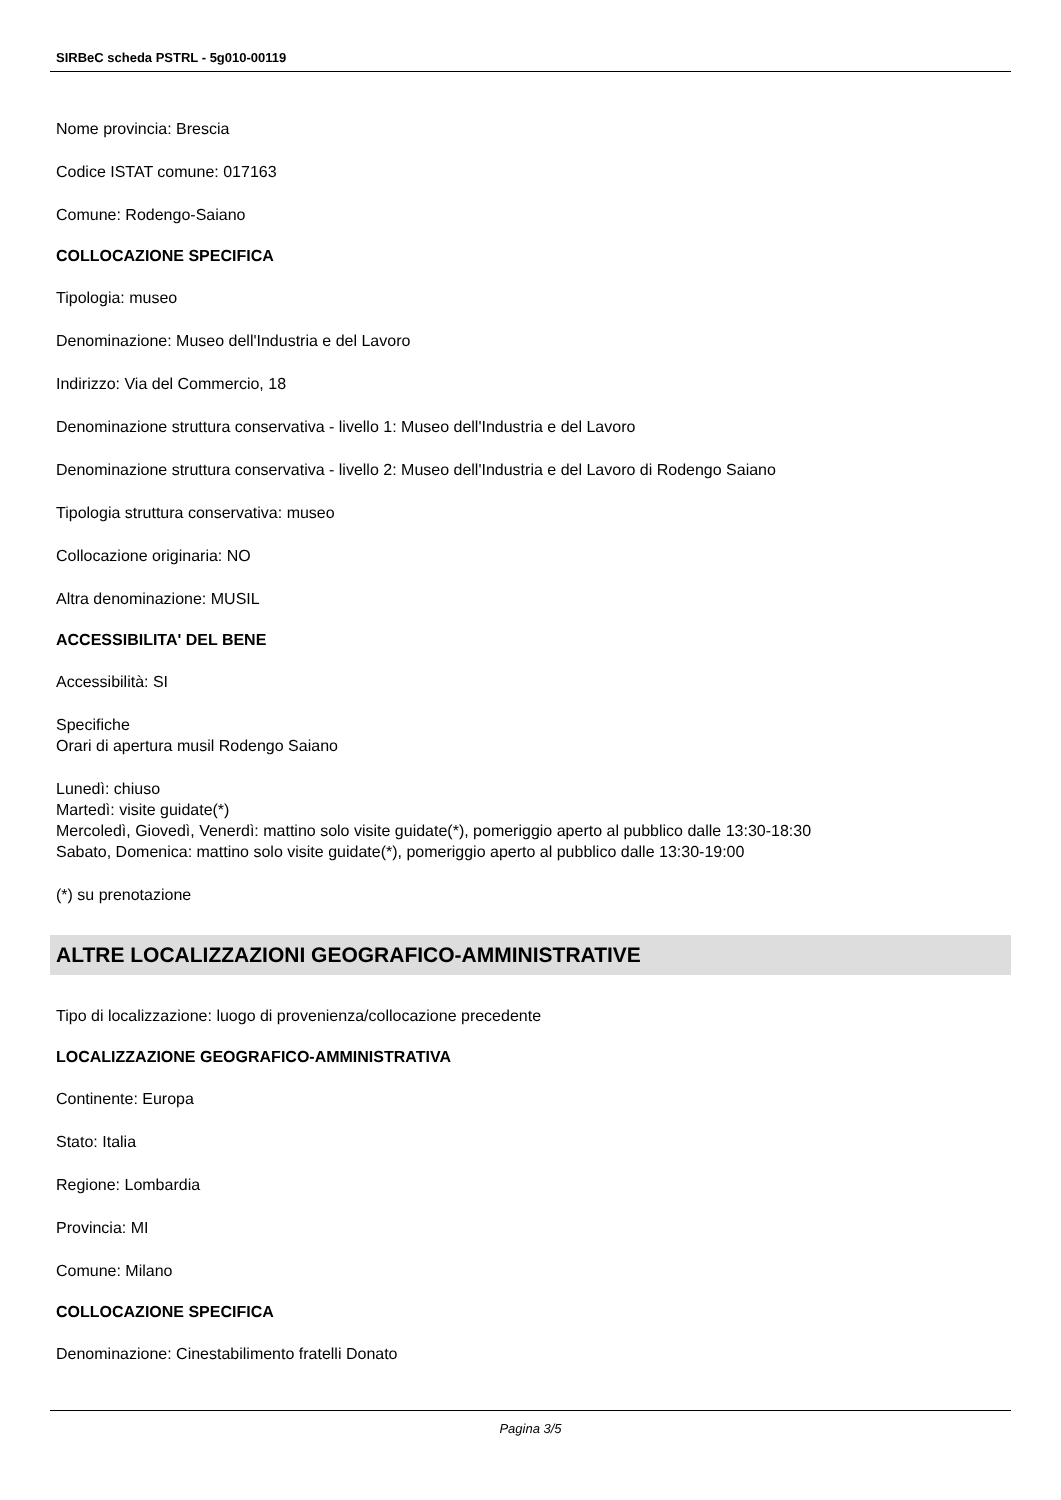SIRBeC scheda PSTRL - 5g010-00119
Nome provincia: Brescia
Codice ISTAT comune: 017163
Comune: Rodengo-Saiano
COLLOCAZIONE SPECIFICA
Tipologia: museo
Denominazione: Museo dell'Industria e del Lavoro
Indirizzo: Via del Commercio, 18
Denominazione struttura conservativa - livello 1: Museo dell'Industria e del Lavoro
Denominazione struttura conservativa - livello 2: Museo dell'Industria e del Lavoro di Rodengo Saiano
Tipologia struttura conservativa: museo
Collocazione originaria: NO
Altra denominazione: MUSIL
ACCESSIBILITA' DEL BENE
Accessibilità: SI
Specifiche
Orari di apertura musil Rodengo Saiano
Lunedì: chiuso
Martedì: visite guidate(*)
Mercoledì, Giovedì, Venerdì: mattino solo visite guidate(*), pomeriggio aperto al pubblico dalle 13:30-18:30
Sabato, Domenica: mattino solo visite guidate(*), pomeriggio aperto al pubblico dalle 13:30-19:00
(*) su prenotazione
ALTRE LOCALIZZAZIONI GEOGRAFICO-AMMINISTRATIVE
Tipo di localizzazione: luogo di provenienza/collocazione precedente
LOCALIZZAZIONE GEOGRAFICO-AMMINISTRATIVA
Continente: Europa
Stato: Italia
Regione: Lombardia
Provincia: MI
Comune: Milano
COLLOCAZIONE SPECIFICA
Denominazione: Cinestabilimento fratelli Donato
Pagina 3/5